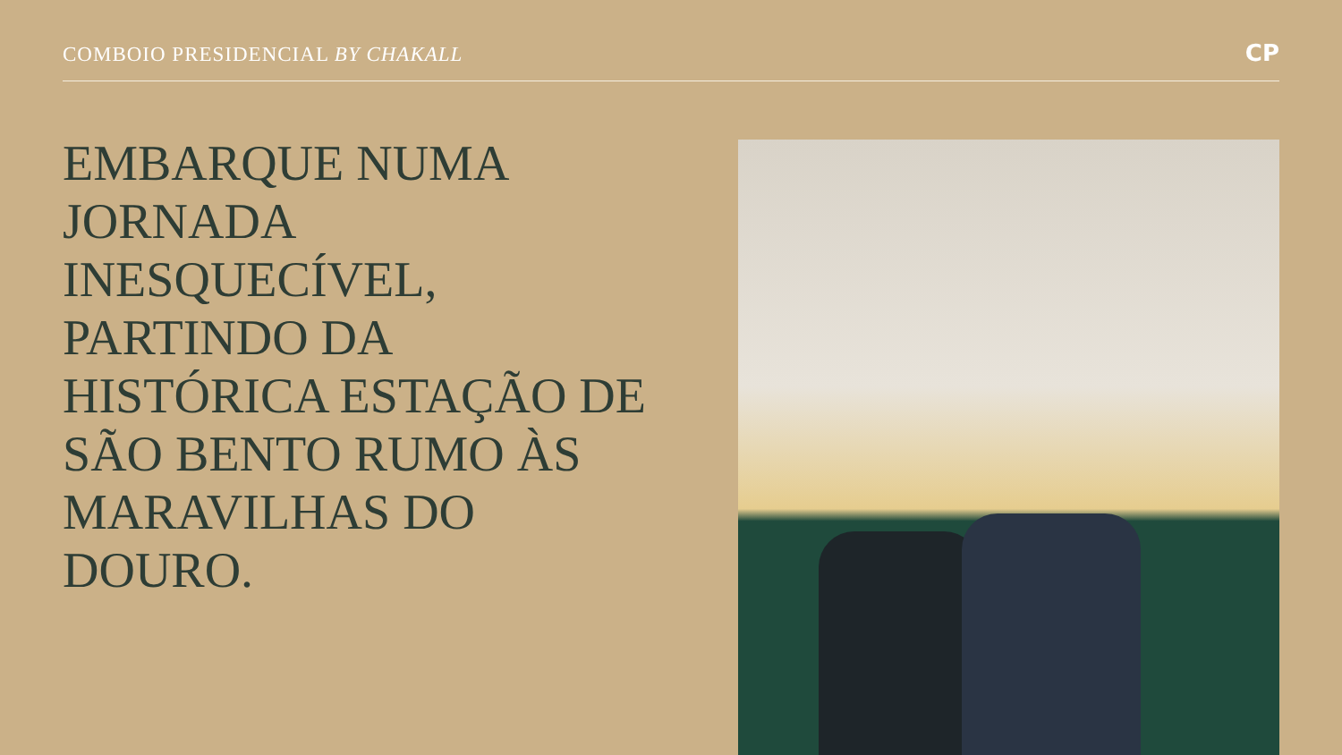COMBOIO PRESIDENCIAL BY CHAKALL
CP
EMBARQUE NUMA JORNADA INESQUECÍVEL, PARTINDO DA HISTÓRICA ESTAÇÃO DE SÃO BENTO RUMO ÀS MARAVILHAS DO DOURO.